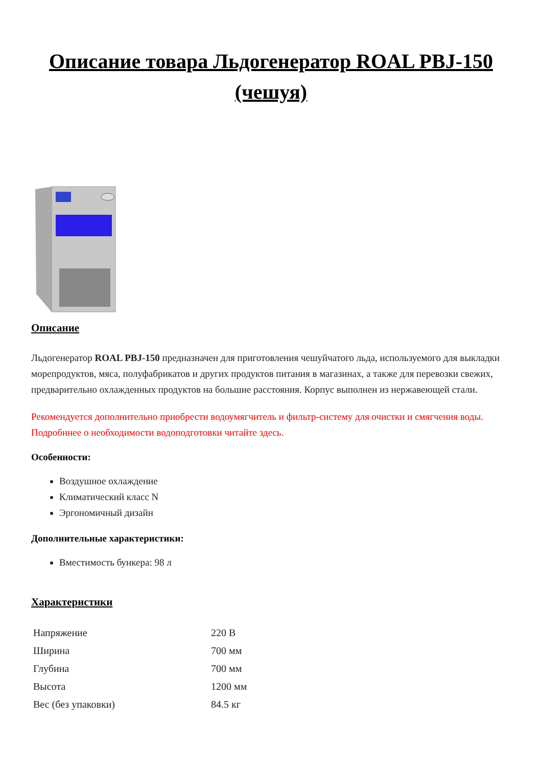Описание товара Льдогенератор ROAL PBJ-150 (чешуя)
Описание
Льдогенератор ROAL PBJ-150 предназначен для приготовления чешуйчатого льда, используемого для выкладки морепродуктов, мяса, полуфабрикатов и других продуктов питания в магазинах, а также для перевозки свежих, предварительно охлажденных продуктов на большие расстояния. Корпус выполнен из нержавеющей стали.
Рекомендуется дополнительно приобрести водоумягчитель и фильтр-систему для очистки и смягчения воды. Подробннее о необходимости водоподготовки читайте здесь.
Особенности:
Воздушное охлаждение
Климатический класс N
Эргономичный дизайн
Дополнительные характеристики:
Вместимость бункера: 98 л
Характеристики
| Напряжение | 220 В |
| Ширина | 700 мм |
| Глубина | 700 мм |
| Высота | 1200 мм |
| Вес (без упаковки) | 84.5 кг |